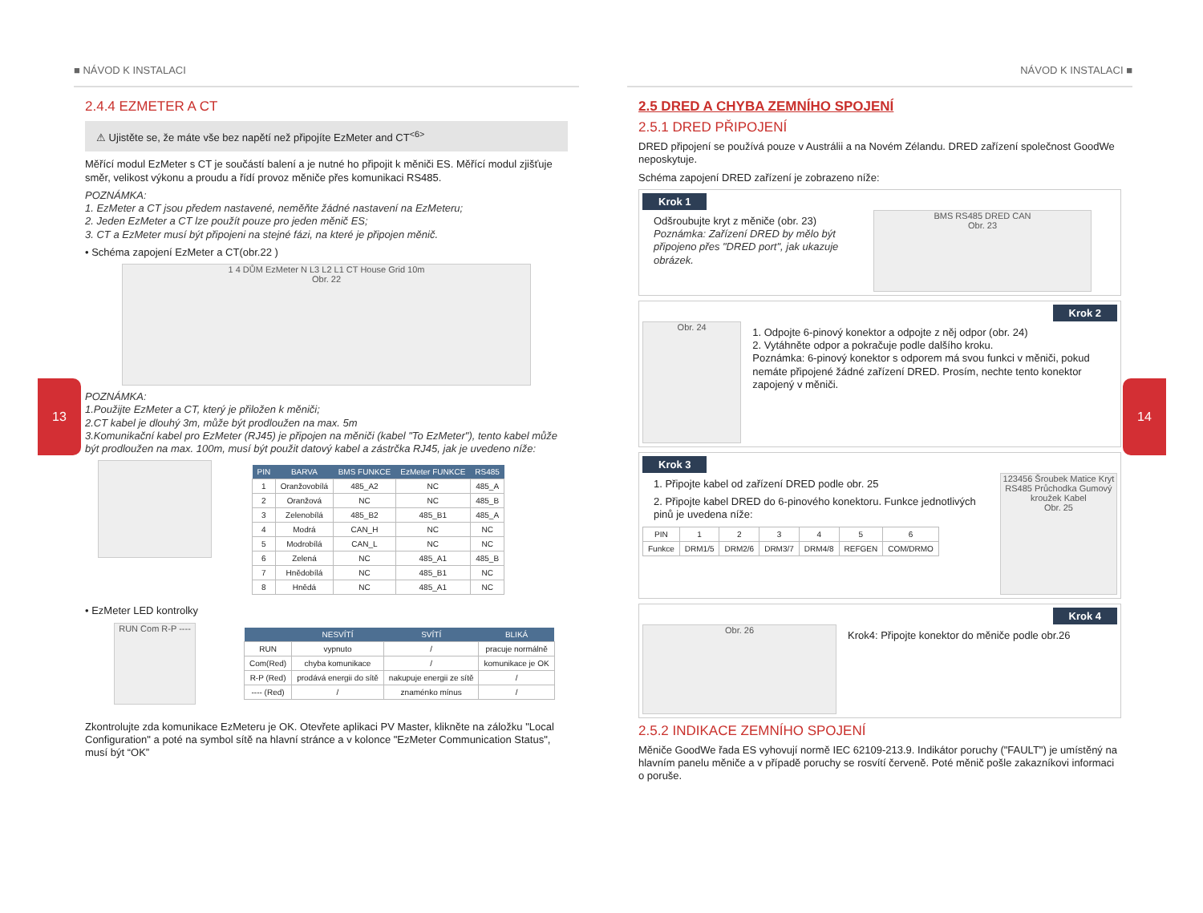13 14
■ NÁVOD K INSTALACI
2.4.4 EZMETER A CT
⚠ Ujistěte se, že máte vše bez napětí než připojíte EzMeter and CT<sup><6></sup>
Měřící modul EzMeter s CT je součástí balení a je nutné ho připojit k měniči ES. Měřící modul zjišťuje směr, velikost výkonu a proudu a řídí provoz měniče přes komunikaci RS485.
POZNÁMKA:
1. EzMeter a CT jsou předem nastavené, neměňte žádné nastavení na EzMeteru;
2. Jeden EzMeter a CT lze použít pouze pro jeden měnič ES;
3. CT a EzMeter musí být připojeni na stejné fázi, na které je připojen měnič.
• Schéma zapojení EzMeter a CT(obr.22 )
1 4 DŮM EzMeter N L3 L2 L1 CT House Grid 10m
Obr. 22
POZNÁMKA:
1.Použijte EzMeter a CT, který je přiložen k měniči;
2.CT kabel je dlouhý 3m, může být prodloužen na max. 5m
3.Komunikační kabel pro EzMeter (RJ45) je připojen na měniči (kabel "To EzMeter"), tento kabel může být prodloužen na max. 100m, musí být použit datový kabel a zástrčka RJ45, jak je uvedeno níže:
| PIN | BARVA | BMS FUNKCE | EzMeter FUNKCE | RS485 |
| --- | --- | --- | --- | --- |
| 1 | Oranžovobílá | 485_A2 | NC | 485_A |
| 2 | Oranžová | NC | NC | 485_B |
| 3 | Zelenobílá | 485_B2 | 485_B1 | 485_A |
| 4 | Modrá | CAN_H | NC | NC |
| 5 | Modrobílá | CAN_L | NC | NC |
| 6 | Zelená | NC | 485_A1 | 485_B |
| 7 | Hnědobílá | NC | 485_B1 | NC |
| 8 | Hnědá | NC | 485_A1 | NC |
• EzMeter LED kontrolky
RUN Com R-P ----
| | NESVÍTÍ | SVÍTÍ | BLIKÁ |
| --- | --- | --- | --- |
| RUN | vypnuto | / | pracuje normálně |
| Com(Red) | chyba komunikace | / | komunikace je OK |
| R-P (Red) | prodává energii do sítě | nakupuje energii ze sítě | / |
| ---- (Red) | / | znaménko mínus | / |
Zkontrolujte zda komunikace EzMeteru je OK. Otevřete aplikaci PV Master, klikněte na záložku "Local Configuration" a poté na symbol sítě na hlavní stránce a v kolonce "EzMeter Communication Status", musí být “OK”
NÁVOD K INSTALACI ■
2.5 DRED A CHYBA ZEMNÍHO SPOJENÍ
2.5.1 DRED PŘIPOJENÍ
DRED připojení se používá pouze v Austrálii a na Novém Zélandu. DRED zařízení společnost GoodWe neposkytuje.
Schéma zapojení DRED zařízení je zobrazeno níže:
Krok 1
Odšroubujte kryt z měniče (obr. 23)
Poznámka: Zařízení DRED by mělo být připojeno přes "DRED port", jak ukazuje obrázek.
BMS RS485 DRED CAN
Obr. 23
Krok 2
Obr. 24
1. Odpojte 6-pinový konektor a odpojte z něj odpor (obr. 24)
2. Vytáhněte odpor a pokračuje podle dalšího kroku.
Poznámka: 6-pinový konektor s odporem má svou funkci v měniči, pokud nemáte připojené žádné zařízení DRED. Prosím, nechte tento konektor zapojený v měniči.
Krok 3
1. Připojte kabel od zařízení DRED podle obr. 25
2. Připojte kabel DRED do 6-pinového konektoru. Funkce jednotlivých pinů je uvedena níže:
| PIN | 1 | 2 | 3 | 4 | 5 | 6 |
| Funkce | DRM1/5 | DRM2/6 | DRM3/7 | DRM4/8 | REFGEN | COM/DRMO |
123456 Šroubek Matice Kryt RS485 Průchodka Gumový kroužek Kabel
Obr. 25
Krok 4
Obr. 26
Krok4: Připojte konektor do měniče podle obr.26
2.5.2 INDIKACE ZEMNÍHO SPOJENÍ
Měniče GoodWe řada ES vyhovují normě IEC 62109-213.9. Indikátor poruchy ("FAULT") je umístěný na hlavním panelu měniče a v případě poruchy se rosvítí červeně. Poté měnič pošle zakazníkovi informaci o poruše.